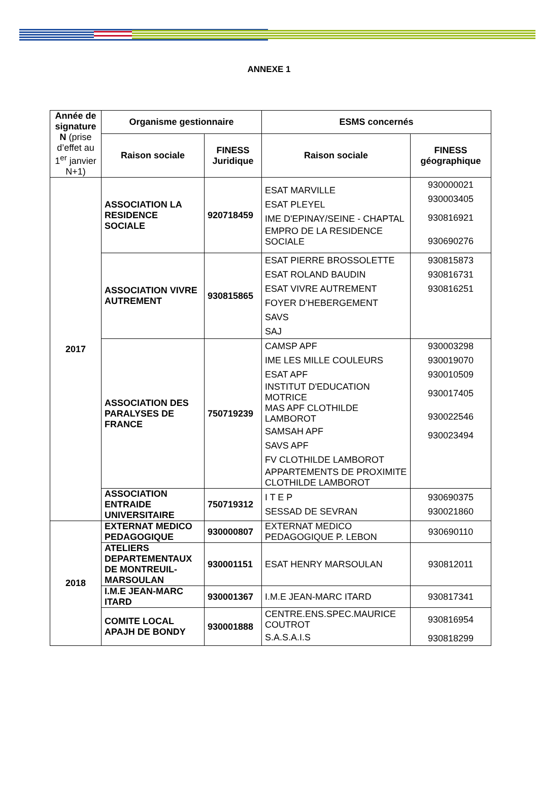ANNEXE 1
| Année de signature N (prise d’effet au 1<sup>er</sup> janvier N+1) | Organisme gestionnaire | | ESMS concernés | |
| --- | --- | --- | --- | --- |
| | Raison sociale | FINESS Juridique | Raison sociale | FINESS géographique |
| 2017 | ASSOCIATION LA RESIDENCE SOCIALE | 920718459 | ESAT MARVILLE ESAT PLEYEL IME D'EPINAY/SEINE - CHAPTAL EMPRO DE LA RESIDENCE SOCIALE | 930000021 930003405 930816921 930690276 |
| | ASSOCIATION VIVRE AUTREMENT | 930815865 | ESAT PIERRE BROSSOLETTE ESAT ROLAND BAUDIN ESAT VIVRE AUTREMENT FOYER D’HEBERGEMENT SAVS SAJ | 930815873 930816731 930816251 |
| | ASSOCIATION DES PARALYSES DE FRANCE | 750719239 | CAMSP APF IME LES MILLE COULEURS ESAT APF INSTITUT D'EDUCATION MOTRICE MAS APF CLOTHILDE LAMBOROT SAMSAH APF SAVS APF FV CLOTHILDE LAMBOROT APPARTEMENTS DE PROXIMITE CLOTHILDE LAMBOROT | 930003298 930019070 930010509 930017405 930022546 930023494 |
| | ASSOCIATION ENTRAIDE UNIVERSITAIRE | 750719312 | I T E P SESSAD DE SEVRAN | 930690375 930021860 |
| 2018 | EXTERNAT MEDICO PEDAGOGIQUE | 930000807 | EXTERNAT MEDICO PEDAGOGIQUE P. LEBON | 930690110 |
| | ATELIERS DEPARTEMENTAUX DE MONTREUIL-MARSOULAN | 930001151 | ESAT HENRY MARSOULAN | 930812011 |
| | I.M.E JEAN-MARC ITARD | 930001367 | I.M.E JEAN-MARC ITARD | 930817341 |
| | COMITE LOCAL APAJH DE BONDY | 930001888 | CENTRE.ENS.SPEC.MAURICE COUTROT S.A.S.A.I.S | 930816954 930818299 |